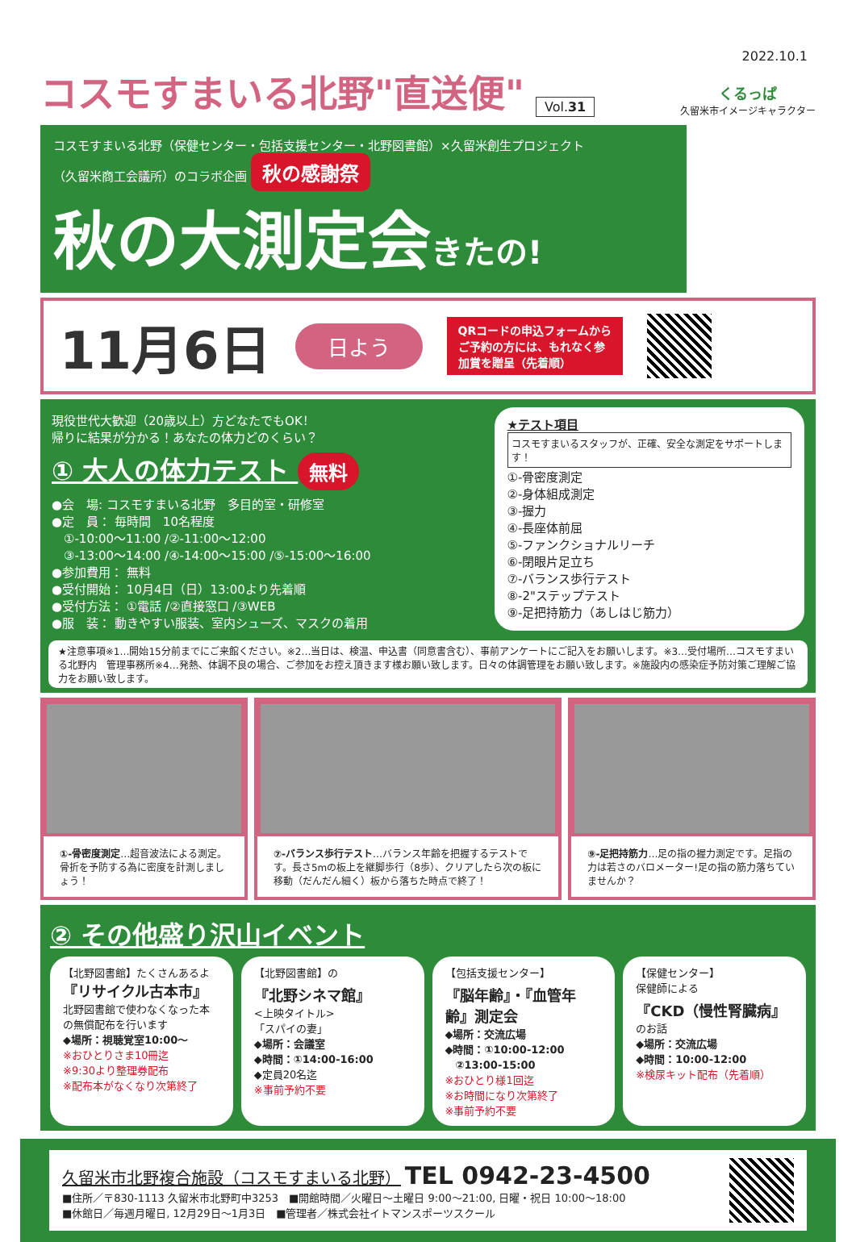2022.10.1
コスモすまいる北野"直送便" Vol.31 くるっぱ
久留米市イメージキャラクター
コスモすまいる北野（保健センター・包括支援センター・北野図書館）×久留米創生プロジェクト
（久留米商工会議所）のコラボ企画 秋の感謝祭
秋の大測定会きたの!
11月6日 日よう QRコードの申込フォームから
ご予約の方には、もれなく参
加賞を贈呈（先着順）
現役世代大歓迎（20歳以上）方どなたでもOK！
帰りに結果が分かる！あなたの体力どのくらい？
① 大人の体力テスト 無料
●会　場: コスモすまいる北野　多目的室・研修室
●定　員： 毎時間　10名程度
　①-10:00～11:00 /②-11:00～12:00
　③-13:00～14:00 /④-14:00～15:00 /⑤-15:00～16:00
●参加費用： 無料
●受付開始： 10月4日（日）13:00より先着順
●受付方法： ①電話 /②直接窓口 /③WEB
●服　装： 動きやすい服装、室内シューズ、マスクの着用
★テスト項目 コスモすまいるスタッフが、正確、安全な測定をサポートします！
①-骨密度測定
②-身体組成測定
③-握力
④-長座体前屈
⑤-ファンクショナルリーチ
⑥-閉眼片足立ち
⑦-バランス歩行テスト
⑧-2"ステップテスト
⑨-足把持筋力（あしはじ筋力）
★注意事項※1…開始15分前までにご来館ください。※2…当日は、検温、申込書（同意書含む）、事前アンケートにご記入をお願いします。※3…受付場所…コスモすまいる北野内　管理事務所※4…発熱、体調不良の場合、ご参加をお控え頂きます様お願い致します。日々の体調管理をお願い致します。※施設内の感染症予防対策ご理解ご協力をお願い致します。
①-骨密度測定…超音波法による測定。骨折を予防する為に密度を計測しましょう！
⑦-バランス歩行テスト…バランス年齢を把握するテストです。長さ5mの板上を継脚歩行（8歩）、クリアしたら次の板に移動（だんだん細く）板から落ちた時点で終了！
⑨-足把持筋力…足の指の握力測定です。足指の力は若さのバロメーター!足の指の筋力落ちていませんか？
② その他盛り沢山イベント
【北野図書館】たくさんあるよ
『リサイクル古本市』
北野図書館で使わなくなった本の無償配布を行います
◆場所：視聴覚室10:00～
※おひとりさま10冊迄
※9:30より整理券配布
※配布本がなくなり次第終了
【北野図書館】の
『北野シネマ館』
<上映タイトル>
「スパイの妻」
◆場所：会議室
◆時間：①14:00-16:00
◆定員20名迄
※事前予約不要
【包括支援センター】
『脳年齢』・『血管年齢』測定会
◆場所：交流広場
◆時間：①10:00-12:00
　②13:00-15:00
※おひとり様1回迄
※お時間になり次第終了
※事前予約不要
【保健センター】
保健師による
『CKD（慢性腎臓病』のお話
◆場所：交流広場
◆時間：10:00-12:00
※検尿キット配布（先着順）
久留米市北野複合施設（コスモすまいる北野） TEL 0942-23-4500
■住所／〒830-1113 久留米市北野町中3253　■開館時間／火曜日～土曜日 9:00～21:00, 日曜・祝日 10:00～18:00
■休館日／毎週月曜日, 12月29日～1月3日　■管理者／株式会社イトマンスポーツスクール